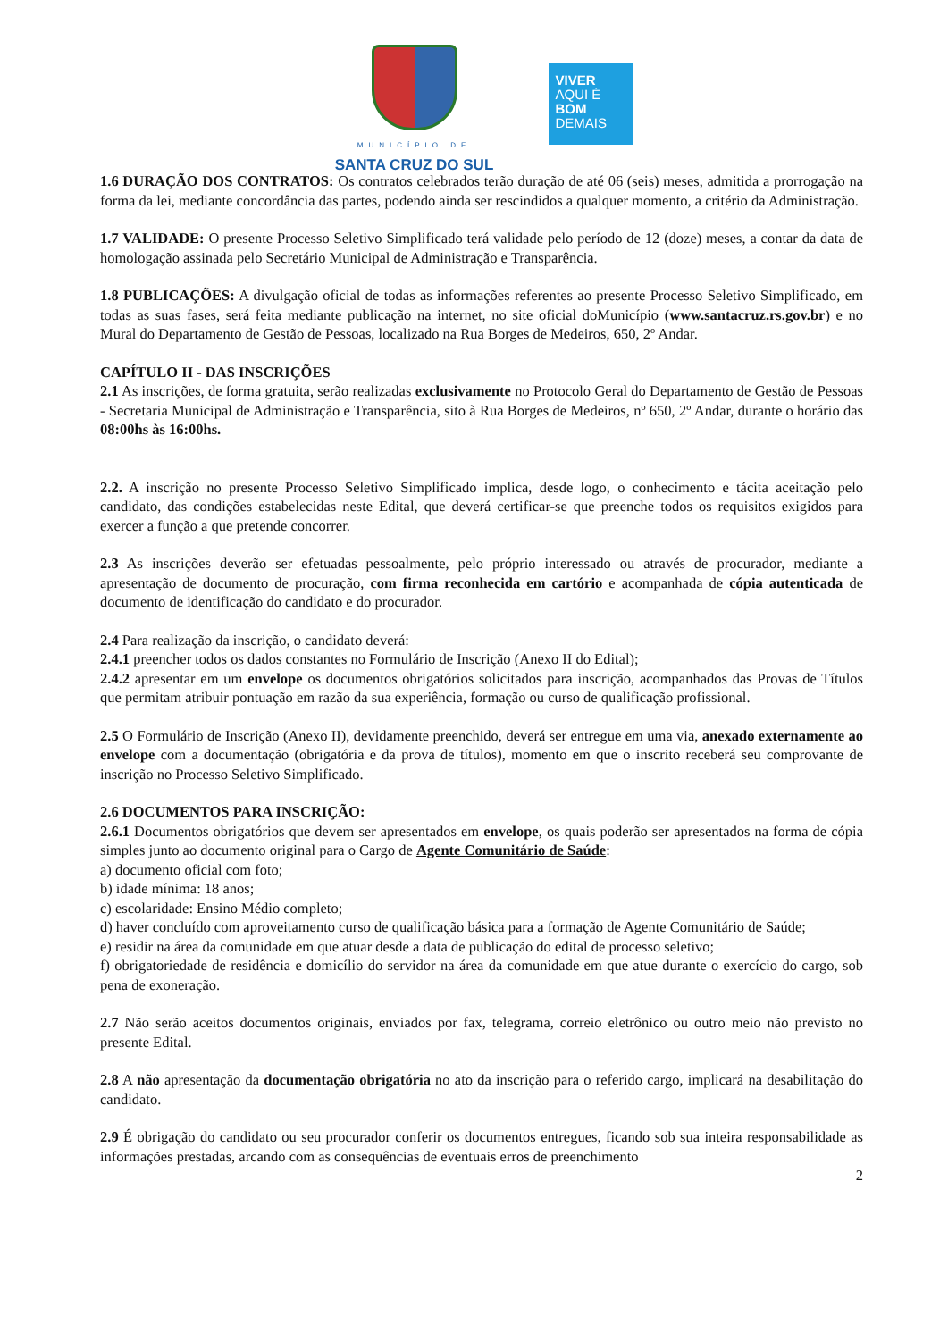MUNICÍPIO DE
SANTA CRUZ DO SUL
VIVER
AQUI É
BOM
DEMAIS
1.6 DURAÇÃO DOS CONTRATOS: Os contratos celebrados terão duração de até 06 (seis) meses, admitida a prorrogação na forma da lei, mediante concordância das partes, podendo ainda ser rescindidos a qualquer momento, a critério da Administração.
1.7 VALIDADE: O presente Processo Seletivo Simplificado terá validade pelo período de 12 (doze) meses, a contar da data de homologação assinada pelo Secretário Municipal de Administração e Transparência.
1.8 PUBLICAÇÕES: A divulgação oficial de todas as informações referentes ao presente Processo Seletivo Simplificado, em todas as suas fases, será feita mediante publicação na internet, no site oficial doMunicípio (www.santacruz.rs.gov.br) e no Mural do Departamento de Gestão de Pessoas, localizado na Rua Borges de Medeiros, 650, 2º Andar.
CAPÍTULO II - DAS INSCRIÇÕES
2.1 As inscrições, de forma gratuita, serão realizadas exclusivamente no Protocolo Geral do Departamento de Gestão de Pessoas - Secretaria Municipal de Administração e Transparência, sito à Rua Borges de Medeiros, nº 650, 2º Andar, durante o horário das 08:00hs às 16:00hs.
2.2. A inscrição no presente Processo Seletivo Simplificado implica, desde logo, o conhecimento e tácita aceitação pelo candidato, das condições estabelecidas neste Edital, que deverá certificar-se que preenche todos os requisitos exigidos para exercer a função a que pretende concorrer.
2.3 As inscrições deverão ser efetuadas pessoalmente, pelo próprio interessado ou através de procurador, mediante a apresentação de documento de procuração, com firma reconhecida em cartório e acompanhada de cópia autenticada de documento de identificação do candidato e do procurador.
2.4 Para realização da inscrição, o candidato deverá:
2.4.1 preencher todos os dados constantes no Formulário de Inscrição (Anexo II do Edital);
2.4.2 apresentar em um envelope os documentos obrigatórios solicitados para inscrição, acompanhados das Provas de Títulos que permitam atribuir pontuação em razão da sua experiência, formação ou curso de qualificação profissional.
2.5 O Formulário de Inscrição (Anexo II), devidamente preenchido, deverá ser entregue em uma via, anexado externamente ao envelope com a documentação (obrigatória e da prova de títulos), momento em que o inscrito receberá seu comprovante de inscrição no Processo Seletivo Simplificado.
2.6 DOCUMENTOS PARA INSCRIÇÃO:
2.6.1 Documentos obrigatórios que devem ser apresentados em envelope, os quais poderão ser apresentados na forma de cópia simples junto ao documento original para o Cargo de Agente Comunitário de Saúde:
a) documento oficial com foto;
b) idade mínima: 18 anos;
c) escolaridade: Ensino Médio completo;
d) haver concluído com aproveitamento curso de qualificação básica para a formação de Agente Comunitário de Saúde;
e) residir na área da comunidade em que atuar desde a data de publicação do edital de processo seletivo;
f) obrigatoriedade de residência e domicílio do servidor na área da comunidade em que atue durante o exercício do cargo, sob pena de exoneração.
2.7 Não serão aceitos documentos originais, enviados por fax, telegrama, correio eletrônico ou outro meio não previsto no presente Edital.
2.8 A não apresentação da documentação obrigatória no ato da inscrição para o referido cargo, implicará na desabilitação do candidato.
2.9 É obrigação do candidato ou seu procurador conferir os documentos entregues, ficando sob sua inteira responsabilidade as informações prestadas, arcando com as consequências de eventuais erros de preenchimento
2